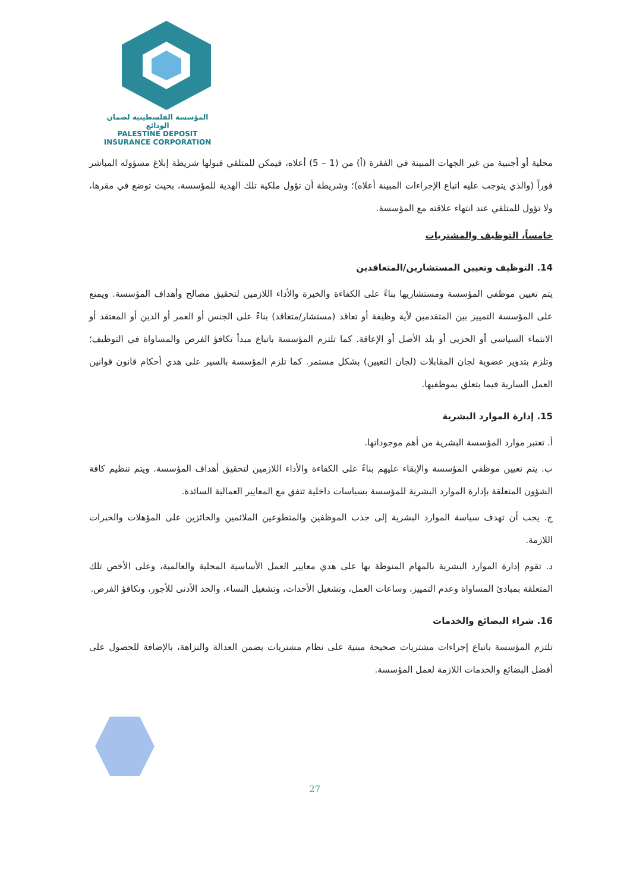المؤسسة الفلسطينية لضمان الودائع
PALESTINE DEPOSIT INSURANCE CORPORATION
محلية أو أجنبية من غير الجهات المبينة في الفقرة (أ) من (1 – 5) أعلاه، فيمكن للمتلقي قبولها شريطة إبلاغ مسؤوله المباشر فوراً (والذي يتوجب عليه اتباع الإجراءات المبينة أعلاه)؛ وشريطة أن تؤول ملكية تلك الهدية للمؤسسة، بحيث توضع في مقرها، ولا تؤول للمتلقي عند انتهاء علاقته مع المؤسسة.
خامساً، التوظيف والمشتريات
14. التوظيف وتعيين المستشارين/المتعاقدين
يتم تعيين موظفي المؤسسة ومستشاريها بناءً على الكفاءة والخبرة والأداء اللازمين لتحقيق مصالح وأهداف المؤسسة. ويمنع على المؤسسة التمييز بين المتقدمين لأية وظيفة أو تعاقد (مستشار/متعاقد) بناءً على الجنس أو العمر أو الدين أو المعتقد أو الانتماء السياسي أو الحزبي أو بلد الأصل أو الإعاقة. كما تلتزم المؤسسة باتباع مبدأ تكافؤ الفرص والمساواة في التوظيف؛ وتلزم بتدوير عضوية لجان المقابلات (لجان التعيين) بشكل مستمر. كما تلزم المؤسسة بالسير على هدي أحكام قانون قوانين العمل السارية فيما يتعلق بموظفيها.
15. إدارة الموارد البشرية
أ. تعتبر موارد المؤسسة البشرية من أهم موجوداتها.
ب. يتم تعيين موظفي المؤسسة والإبقاء عليهم بناءً على الكفاءة والأداء اللازمين لتحقيق أهداف المؤسسة. ويتم تنظيم كافة الشؤون المتعلقة بإدارة الموارد البشرية للمؤسسة بسياسات داخلية تتفق مع المعايير العمالية السائدة.
ج. يجب أن تهدف سياسة الموارد البشرية إلى جذب الموظفين والمتطوعين الملائمين والحائزين على المؤهلات والخبرات اللازمة.
د. تقوم إدارة الموارد البشرية بالمهام المنوطة بها على هدي معايير العمل الأساسية المحلية والعالمية، وعلى الأخص تلك المتعلقة بمبادئ المساواة وعدم التمييز، وساعات العمل، وتشغيل الأحداث، وتشغيل النساء، والحد الأدنى للأجور، وتكافؤ الفرص.
16. شراء البضائع والخدمات
تلتزم المؤسسة باتباع إجراءات مشتريات صحيحة مبنية على نظام مشتريات يضمن العدالة والنزاهة، بالإضافة للحصول على أفضل البضائع والخدمات اللازمة لعمل المؤسسة.
27